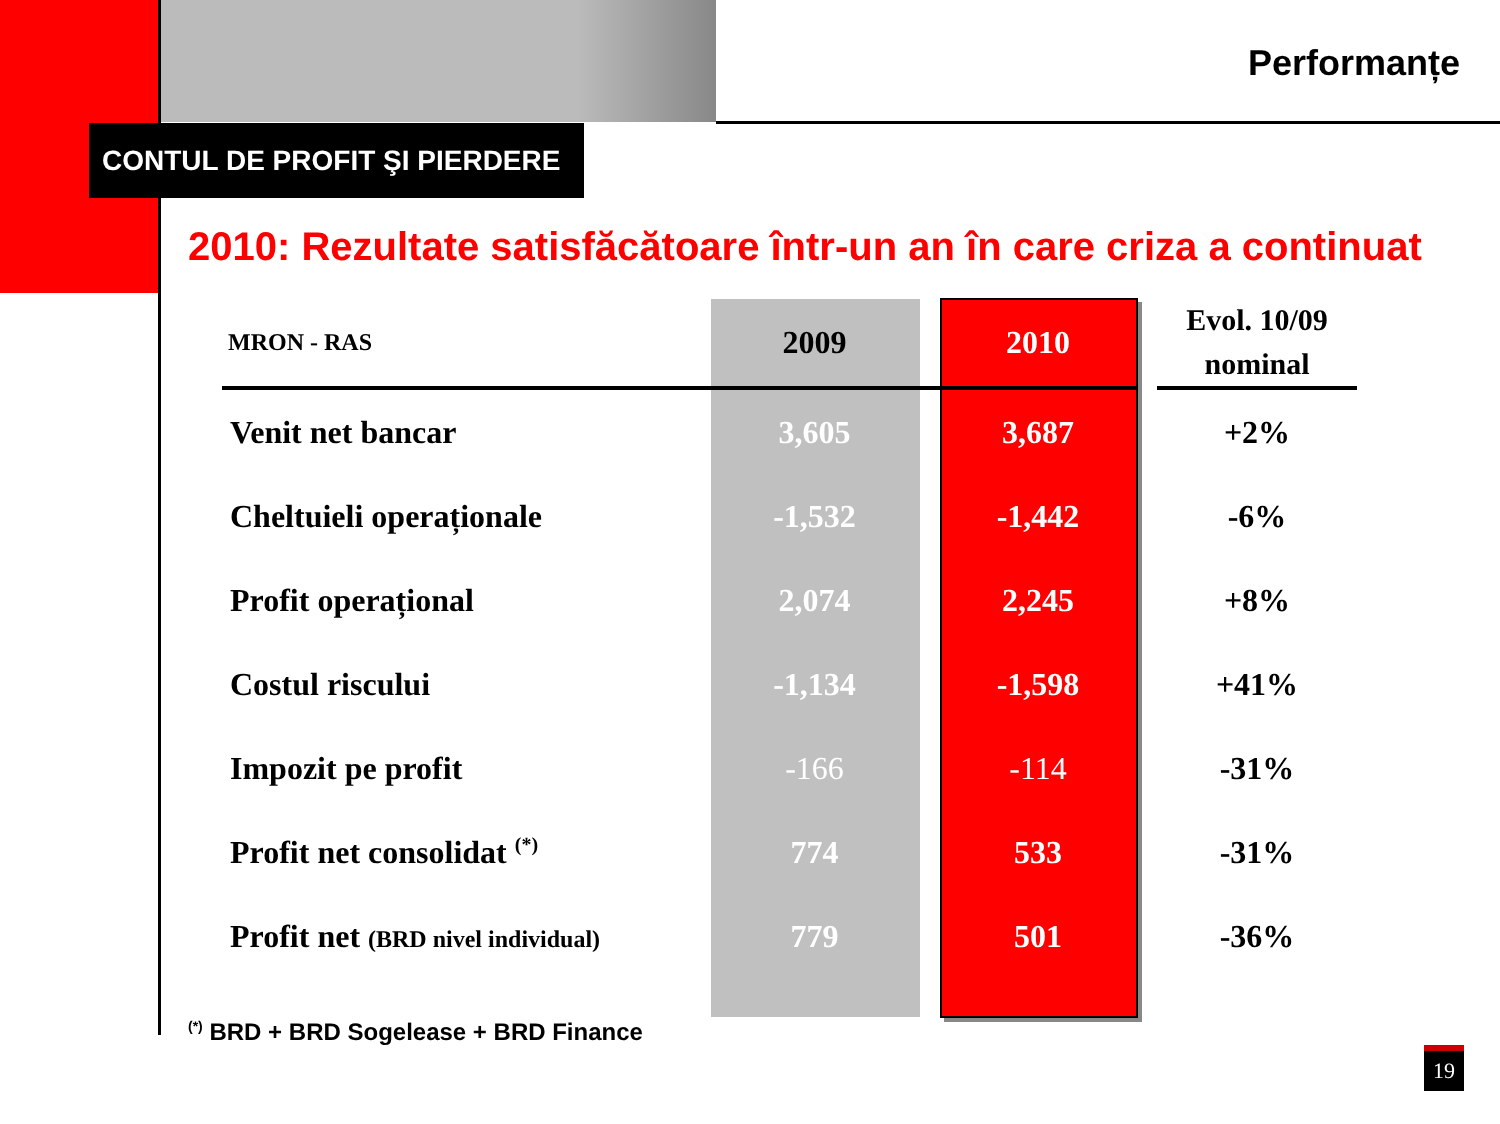Performanțe
CONTUL DE PROFIT ŞI PIERDERE
2010: Rezultate satisfăcătoare într-un an în care criza a continuat
| MRON - RAS | 2009 | | 2010 | | Evol. 10/09 nominal |
| --- | --- | --- | --- | --- | --- |
| Venit net bancar | 3,605 | | 3,687 | | +2% |
| Cheltuieli operaționale | -1,532 | | -1,442 | | -6% |
| Profit operațional | 2,074 | | 2,245 | | +8% |
| Costul riscului | -1,134 | | -1,598 | | +41% |
| Impozit pe profit | -166 | | -114 | | -31% |
| Profit net consolidat <sup>(*)</sup> | 774 | | 533 | | -31% |
| Profit net (BRD nivel individual) | 779 | | 501 | | -36% |
<sup>(*)</sup> BRD + BRD Sogelease + BRD Finance
19